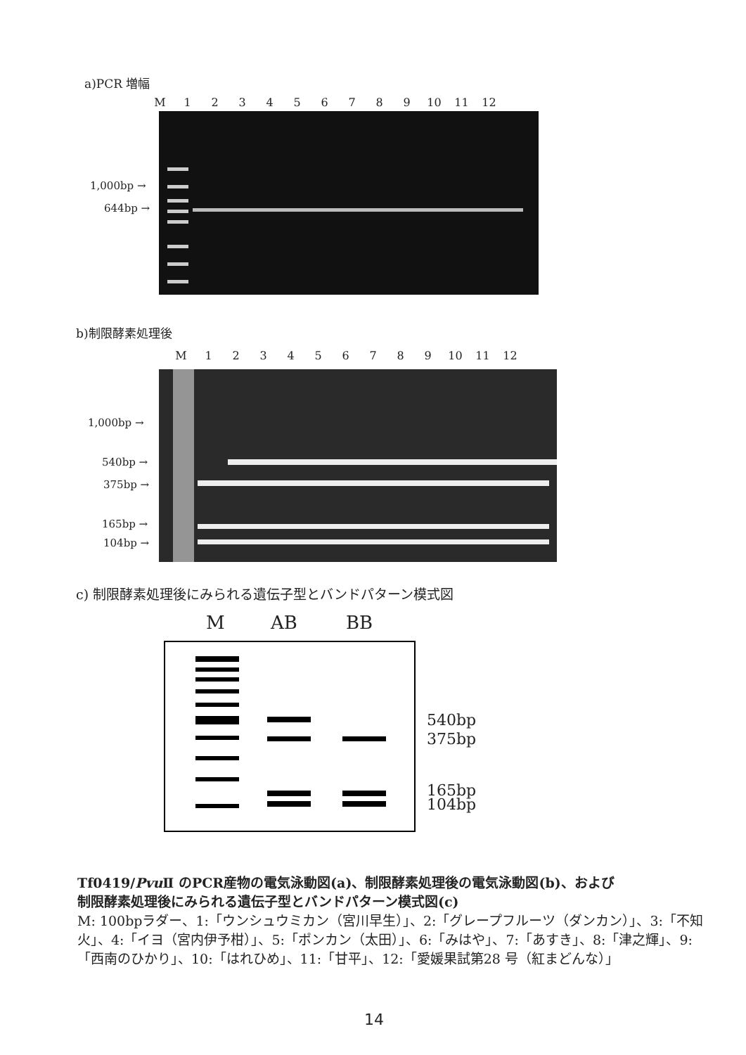a)PCR 増幅
M 123456789 10 11 12
1,000bp →
644bp →
b)制限酵素処理後
M 123456789 10 11 12
1,000bp →
540bp →
375bp →
165bp →
104bp →
c) 制限酵素処理後にみられる遺伝子型とバンドパターン模式図
M AB BB
540bp
375bp
165bp
104bp
Tf0419/Pvu Ⅱ のPCR産物の電気泳動図(a)、制限酵素処理後の電気泳動図(b)、および
制限酵素処理後にみられる遺伝子型とバンドパターン模式図(c)
M: 100bpラダー、1:「ウンシュウミカン（宮川早生）」、2:「グレープフルーツ（ダンカン）」、3:「不知火」、4:「イヨ（宮内伊予柑）」、5:「ポンカン（太田）」、6:「みはや」、7:「あすき」、8:「津之輝」、9:「西南のひかり」、10:「はれひめ」、11:「甘平」、12:「愛媛果試第28 号（紅まどんな）」
14